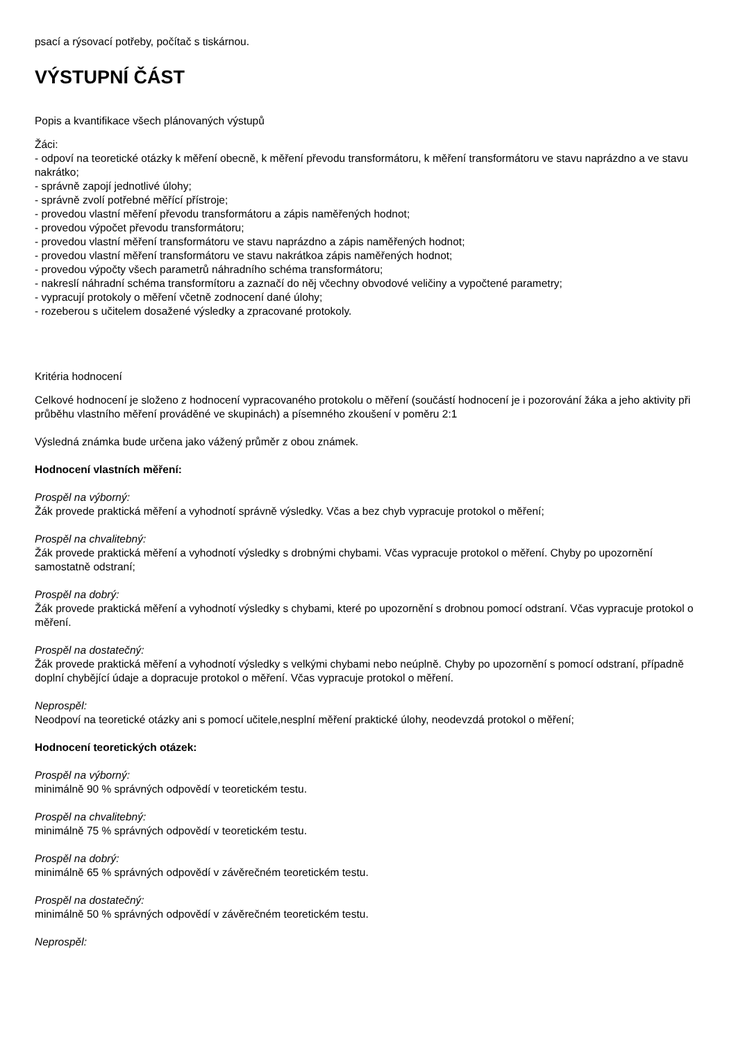psací a rýsovací potřeby, počítač s tiskárnou.
VÝSTUPNÍ ČÁST
Popis a kvantifikace všech plánovaných výstupů
Žáci:
- odpoví na teoretické otázky k měření obecně, k měření převodu transformátoru, k měření transformátoru ve stavu naprázdno a ve stavu nakrátko;
- správně zapojí jednotlivé úlohy;
- správně zvolí potřebné měřící přístroje;
- provedou vlastní měření převodu transformátoru a zápis naměřených hodnot;
- provedou výpočet převodu transformátoru;
- provedou vlastní měření transformátoru ve stavu naprázdno a zápis naměřených hodnot;
- provedou vlastní měření transformátoru ve stavu nakrátkoa zápis naměřených hodnot;
- provedou výpočty všech parametrů náhradního schéma transformátoru;
- nakreslí náhradní schéma transformítoru a zaznačí do něj včechny obvodové veličiny a vypočtené parametry;
- vypracují protokoly o měření včetně zodnocení dané úlohy;
- rozeberou s učitelem dosažené výsledky a zpracované protokoly.
Kritéria hodnocení
Celkové hodnocení je složeno z hodnocení vypracovaného protokolu o měření (součástí hodnocení je i pozorování žáka a jeho aktivity při průběhu vlastního měření prováděné ve skupinách) a písemného zkoušení v poměru 2:1
Výsledná známka bude určena jako vážený průměr z obou známek.
Hodnocení vlastních měření:
Prospěl na výborný:
Žák provede praktická měření a vyhodnotí správně výsledky. Včas a bez chyb vypracuje protokol o měření;
Prospěl na chvalitebný:
Žák provede praktická měření a vyhodnotí výsledky s drobnými chybami. Včas vypracuje protokol o měření. Chyby po upozornění samostatně odstraní;
Prospěl na dobrý:
Žák provede praktická měření a vyhodnotí výsledky s chybami, které po upozornění s drobnou pomocí odstraní. Včas vypracuje protokol o měření.
Prospěl na dostatečný:
Žák provede praktická měření a vyhodnotí výsledky s velkými chybami nebo neúplně. Chyby po upozornění s pomocí odstraní, případně doplní chybějící údaje a dopracuje protokol o měření. Včas vypracuje protokol o měření.
Neprospěl:
Neodpoví na teoretické otázky ani s pomocí učitele,nesplní měření praktické úlohy, neodevzdá protokol o měření;
Hodnocení teoretických otázek:
Prospěl na výborný:
minimálně 90 % správných odpovědí v teoretickém testu.
Prospěl na chvalitebný:
minimálně 75 % správných odpovědí v teoretickém testu.
Prospěl na dobrý:
minimálně 65 % správných odpovědí v závěrečném teoretickém testu.
Prospěl na dostatečný:
minimálně 50 % správných odpovědí v závěrečném teoretickém testu.
Neprospěl: